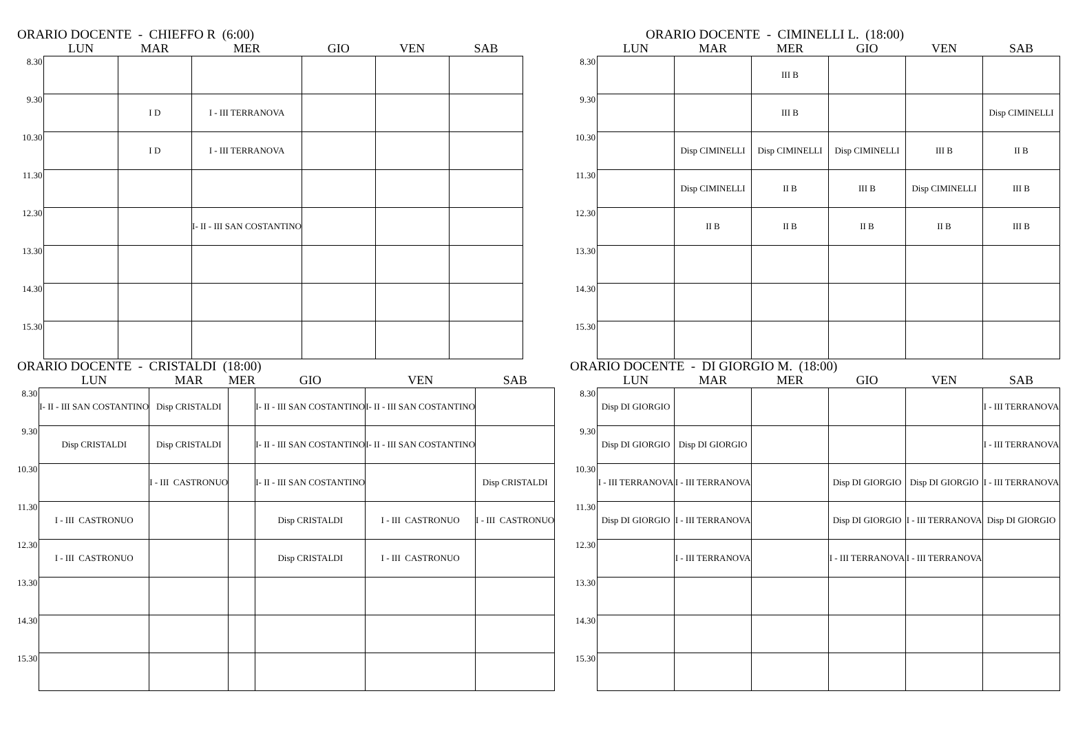ORARIO DOCENTE - CHIEFFO R (6:00)
| | LUN | MAR | MER | GIO | VEN | SAB |
| --- | --- | --- | --- | --- | --- | --- |
| 8.30 | | | | | | |
| 9.30 | | I D | I - III TERRANOVA | | | |
| 10.30 | | I D | I - III TERRANOVA | | | |
| 11.30 | | | | | | |
| 12.30 | | | I- II - III SAN COSTANTINO | | | |
| 13.30 | | | | | | |
| 14.30 | | | | | | |
| 15.30 | | | | | | |
ORARIO DOCENTE - CIMINELLI L. (18:00)
| | LUN | MAR | MER | GIO | VEN | SAB |
| --- | --- | --- | --- | --- | --- | --- |
| 8.30 | | | III B | | | |
| 9.30 | | | III B | | | Disp CIMINELLI |
| 10.30 | | Disp CIMINELLI | Disp CIMINELLI | Disp CIMINELLI | III B | II B |
| 11.30 | | Disp CIMINELLI | II B | III B | Disp CIMINELLI | III B |
| 12.30 | | II B | II B | II B | II B | III B |
| 13.30 | | | | | | |
| 14.30 | | | | | | |
| 15.30 | | | | | | |
ORARIO DOCENTE - CRISTALDI (18:00)
| | LUN | MAR | MER | GIO | VEN | SAB |
| --- | --- | --- | --- | --- | --- | --- |
| 8.30 | I- II - III SAN COSTANTINO | Disp CRISTALDI | | I- II - III SAN COSTANTINO | I- II - III SAN COSTANTINO | |
| 9.30 | Disp CRISTALDI | Disp CRISTALDI | | I- II - III SAN COSTANTINO | I- II - III SAN COSTANTINO | |
| 10.30 | | I - III CASTRONUO | | I- II - III SAN COSTANTINO | | Disp CRISTALDI |
| 11.30 | I - III CASTRONUO | | | Disp CRISTALDI | I - III CASTRONUO | I - III CASTRONUO |
| 12.30 | I - III CASTRONUO | | | Disp CRISTALDI | I - III CASTRONUO | |
| 13.30 | | | | | | |
| 14.30 | | | | | | |
| 15.30 | | | | | | |
ORARIO DOCENTE - DI GIORGIO M. (18:00)
| | LUN | MAR | MER | GIO | VEN | SAB |
| --- | --- | --- | --- | --- | --- | --- |
| 8.30 | Disp DI GIORGIO | | | | | I - III TERRANOVA |
| 9.30 | Disp DI GIORGIO | Disp DI GIORGIO | | | | I - III TERRANOVA |
| 10.30 | I - III TERRANOVA | I - III TERRANOVA | | Disp DI GIORGIO | Disp DI GIORGIO | I - III TERRANOVA |
| 11.30 | Disp DI GIORGIO | I - III TERRANOVA | | Disp DI GIORGIO | I - III TERRANOVA | Disp DI GIORGIO |
| 12.30 | | I - III TERRANOVA | | I - III TERRANOVA | I - III TERRANOVA | |
| 13.30 | | | | | | |
| 14.30 | | | | | | |
| 15.30 | | | | | | |